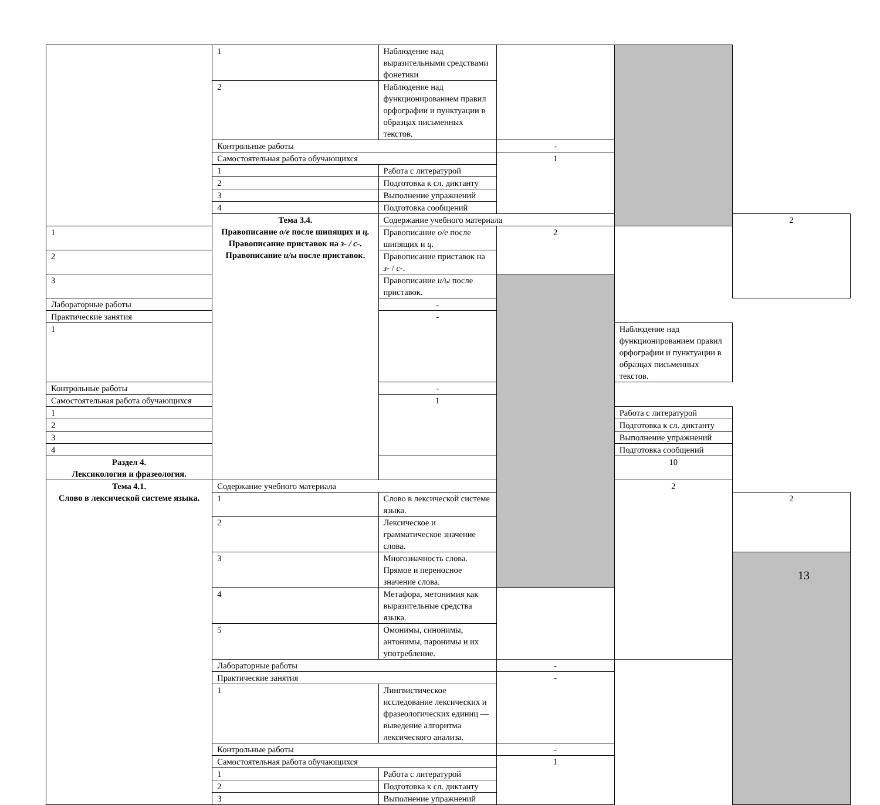| | 1 | Наблюдение над выразительными средствами фонетики | | | |
| | 2 | Наблюдение над функционированием правил орфографии и пунктуации в образцах письменных текстов. | | | |
| | Контрольные работы | | - | | |
| | Самостоятельная работа обучающихся | | 1 | | |
| | 1 | Работа с литературой | | | |
| | 2 | Подготовка к сл. диктанту | | | |
| | 3 | Выполнение упражнений | | | |
| | 4 | Подготовка сообщений | | | |
| | Тема 3.4. Правописание о/е после шипящих и ц. Правописание приставок на з- / с-. Правописание и/ы после приставок. | Содержание учебного материала | | | 2 |
| 1 | | Правописание о/е после шипящих и ц . | 2 | | |
| 2 | | Правописание приставок на з- / с- . | | | |
| 3 | | Правописание и/ы после приставок. | | | |
| Лабораторные работы | | - | | | |
| Практические занятия | | - | | | |
| 1 | | | | Наблюдение над функционированием правил орфографии и пунктуации в образцах письменных текстов. | |
| Контрольные работы | | - | | | |
| Самостоятельная работа обучающихся | | 1 | | | |
| 1 | | | | Работа с литературой | |
| 2 | | | | Подготовка к сл. диктанту | |
| 3 | | | | Выполнение упражнений | |
| 4 | | | | Подготовка сообщений | |
| Раздел 4. Лексикология и фразеология. | | | | 10 | |
| Тема 4.1. Слово в лексической системе языка. | Содержание учебного материала | | | 2 | |
| | 1 | Слово в лексической системе языка. | | | 2 |
| | 2 | Лексическое и грамматическое значение слова. | | | |
| | 3 | Многозначность слова. Прямое и переносное значение слова. | | | |
| | 4 | Метафора, метонимия как выразительные средства языка. | | | |
| | 5 | Омонимы, синонимы, антонимы, паронимы и их употребление. | | | |
| | Лабораторные работы | | - | | |
| | Практические занятия | | - | | |
| | 1 | Лингвистическое исследование лексических и фразеологических единиц — выведение алгоритма лексического анализа. | | | |
| | Контрольные работы | | - | | |
| | Самостоятельная работа обучающихся | | 1 | | |
| | 1 | Работа с литературой | | | |
| | 2 | Подготовка к сл. диктанту | | | |
| | 3 | Выполнение упражнений | | | |
13